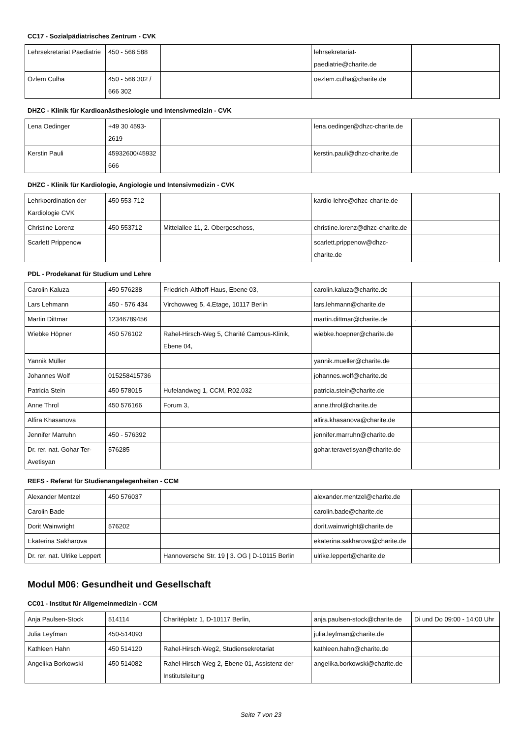CC17 - Sozialpädiatrisches Zentrum - CVK
| Lehrsekretariat Paediatrie | 450 - 566 588 | | lehrsekretariat-paediatrie@charite.de | |
| Özlem Culha | 450 - 566 302 / 666 302 | | oezlem.culha@charite.de | |
DHZC - Klinik für Kardioanästhesiologie und Intensivmedizin - CVK
| Lena Oedinger | +49 30 4593-2619 | | lena.oedinger@dhzc-charite.de | |
| Kerstin Pauli | 45932600/45932666 | | kerstin.pauli@dhzc-charite.de | |
DHZC - Klinik für Kardiologie, Angiologie und Intensivmedizin - CVK
| Lehrkoordination der Kardiologie CVK | 450 553-712 | | kardio-lehre@dhzc-charite.de | |
| Christine Lorenz | 450 553712 | Mittelallee 11, 2. Obergeschoss, | christine.lorenz@dhzc-charite.de | |
| Scarlett Prippenow | | | scarlett.prippenow@dhzc-charite.de | |
PDL - Prodekanat für Studium und Lehre
| Carolin Kaluza | 450 576238 | Friedrich-Althoff-Haus, Ebene 03, | carolin.kaluza@charite.de | |
| Lars Lehmann | 450 - 576 434 | Virchowweg 5, 4.Etage, 10117 Berlin | lars.lehmann@charite.de | |
| Martin Dittmar | 12346789456 | | martin.dittmar@charite.de | . |
| Wiebke Höpner | 450 576102 | Rahel-Hirsch-Weg 5, Charité Campus-Klinik, Ebene 04, | wiebke.hoepner@charite.de | |
| Yannik Müller | | | yannik.mueller@charite.de | |
| Johannes Wolf | 015258415736 | | johannes.wolf@charite.de | |
| Patricia Stein | 450 578015 | Hufelandweg 1, CCM, R02.032 | patricia.stein@charite.de | |
| Anne Throl | 450 576166 | Forum 3, | anne.throl@charite.de | |
| Alfira Khasanova | | | alfira.khasanova@charite.de | |
| Jennifer Marruhn | 450 - 576392 | | jennifer.marruhn@charite.de | |
| Dr. rer. nat. Gohar Ter-Avetisyan | 576285 | | gohar.teravetisyan@charite.de | |
REFS - Referat für Studienangelegenheiten - CCM
| Alexander Mentzel | 450 576037 | | alexander.mentzel@charite.de | |
| Carolin Bade | | | carolin.bade@charite.de | |
| Dorit Wainwright | 576202 | | dorit.wainwright@charite.de | |
| Ekaterina Sakharova | | | ekaterina.sakharova@charite.de | |
| Dr. rer. nat. Ulrike Leppert | | Hannoversche Str. 19 / 3. OG / D-10115 Berlin | ulrike.leppert@charite.de | |
Modul M06: Gesundheit und Gesellschaft
CC01 - Institut für Allgemeinmedizin - CCM
| Anja Paulsen-Stock | 514114 | Charitéplatz 1, D-10117 Berlin, | anja.paulsen-stock@charite.de | Di und Do 09:00 - 14:00 Uhr |
| Julia Leyfman | 450-514093 | | julia.leyfman@charite.de | |
| Kathleen Hahn | 450 514120 | Rahel-Hirsch-Weg2, Studiensekretariat | kathleen.hahn@charite.de | |
| Angelika Borkowski | 450 514082 | Rahel-Hirsch-Weg 2, Ebene 01, Assistenz der Institutsleitung | angelika.borkowski@charite.de | |
Seite 7 von 23